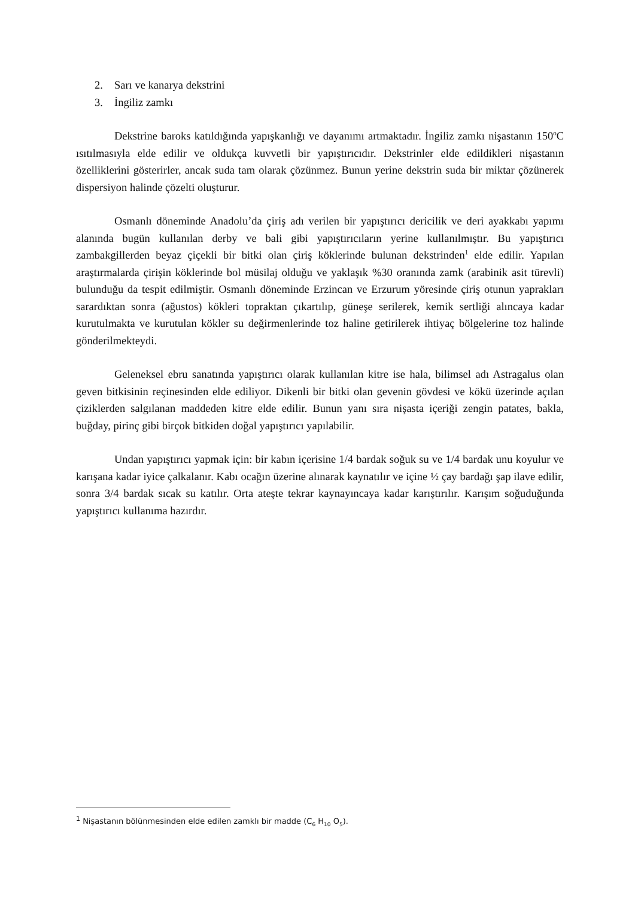2. Sarı ve kanarya dekstrini
3. İngiliz zamkı
Dekstrine baroks katıldığında yapışkanlığı ve dayanımı artmaktadır. İngiliz zamkı nişastanın 150<sup>o</sup>C ısıtılmasıyla elde edilir ve oldukça kuvvetli bir yapıştırıcıdır. Dekstrinler elde edildikleri nişastanın özelliklerini gösterirler, ancak suda tam olarak çözünmez. Bunun yerine dekstrin suda bir miktar çözünerek dispersiyon halinde çözelti oluşturur.
Osmanlı döneminde Anadolu’da çiriş adı verilen bir yapıştırıcı dericilik ve deri ayakkabı yapımı alanında bugün kullanılan derby ve bali gibi yapıştırıcıların yerine kullanılmıştır. Bu yapıştırıcı zambakgillerden beyaz çiçekli bir bitki olan çiriş köklerinde bulunan dekstrinden<sup>1</sup> elde edilir. Yapılan araştırmalarda çirişin köklerinde bol müsilaj olduğu ve yaklaşık %30 oranında zamk (arabinik asit türevli) bulunduğu da tespit edilmiştir. Osmanlı döneminde Erzincan ve Erzurum yöresinde çiriş otunun yaprakları sarardıktan sonra (ağustos) kökleri topraktan çıkartılıp, güneşe serilerek, kemik sertliği alıncaya kadar kurutulmakta ve kurutulan kökler su değirmenlerinde toz haline getirilerek ihtiyaç bölgelerine toz halinde gönderilmekteydi.
Geleneksel ebru sanatında yapıştırıcı olarak kullanılan kitre ise hala, bilimsel adı Astragalus olan geven bitkisinin reçinesinden elde ediliyor. Dikenli bir bitki olan gevenin gövdesi ve kökü üzerinde açılan çiziklerden salgılanan maddeden kitre elde edilir. Bunun yanı sıra nişasta içeriği zengin patates, bakla, buğday, pirinç gibi birçok bitkiden doğal yapıştırıcı yapılabilir.
Undan yapıştırıcı yapmak için: bir kabın içerisine 1/4 bardak soğuk su ve 1/4 bardak unu koyulur ve karışana kadar iyice çalkalanır. Kabı ocağın üzerine alınarak kaynatılır ve içine ½ çay bardağı şap ilave edilir, sonra 3/4 bardak sıcak su katılır. Orta ateşte tekrar kaynayıncaya kadar karıştırılır. Karışım soğuduğunda yapıştırıcı kullanıma hazırdır.
<sup>1</sup> Nişastanın bölünmesinden elde edilen zamklı bir madde (C<sub>6</sub> H<sub>10</sub> O<sub>5</sub>).